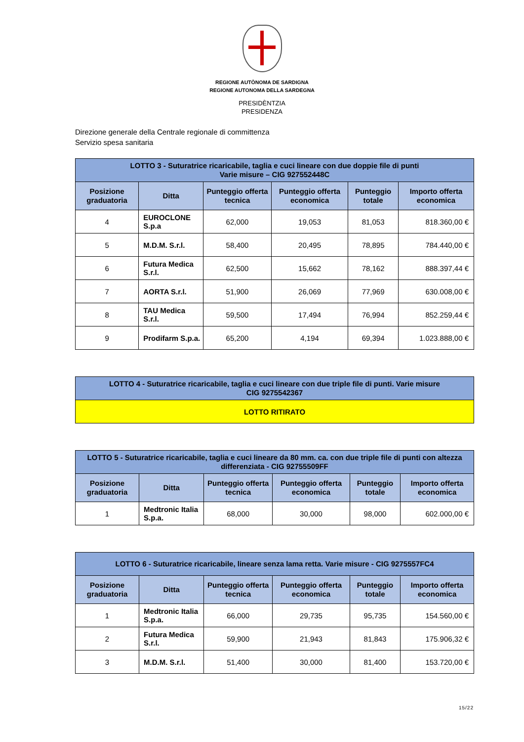REGIONE AUTÒNOMA DE SARDIGNA
REGIONE AUTONOMA DELLA SARDEGNA
PRESIDÈNTZIA
PRESIDENZA
Direzione generale della Centrale regionale di committenza
Servizio spesa sanitaria
| LOTTO 3 - Suturatrice ricaricabile, taglia e cuci lineare con due doppie file di punti Varie misure – CIG 927552448C | | | | | |
| --- | --- | --- | --- | --- | --- |
| Posizione graduatoria | Ditta | Punteggio offerta tecnica | Punteggio offerta economica | Punteggio totale | Importo offerta economica |
| 4 | EUROCLONE S.p.a | 62,000 | 19,053 | 81,053 | 818.360,00 € |
| 5 | M.D.M. S.r.l. | 58,400 | 20,495 | 78,895 | 784.440,00 € |
| 6 | Futura Medica S.r.l. | 62,500 | 15,662 | 78,162 | 888.397,44 € |
| 7 | AORTA S.r.l. | 51,900 | 26,069 | 77,969 | 630.008,00 € |
| 8 | TAU Medica S.r.l. | 59,500 | 17,494 | 76,994 | 852.259,44 € |
| 9 | Prodifarm S.p.a. | 65,200 | 4,194 | 69,394 | 1.023.888,00 € |
| LOTTO 4 - Suturatrice ricaricabile, taglia e cuci lineare con due triple file di punti. Varie misure CIG 9275542367 |
| --- |
| LOTTO RITIRATO |
| LOTTO 5 - Suturatrice ricaricabile, taglia e cuci lineare da 80 mm. ca. con due triple file di punti con altezza differenziata - CIG 92755509FF | | | | | |
| --- | --- | --- | --- | --- | --- |
| Posizione graduatoria | Ditta | Punteggio offerta tecnica | Punteggio offerta economica | Punteggio totale | Importo offerta economica |
| 1 | Medtronic Italia S.p.a. | 68,000 | 30,000 | 98,000 | 602.000,00 € |
| LOTTO 6 - Suturatrice ricaricabile, lineare senza lama retta. Varie misure - CIG 9275557FC4 | | | | | |
| --- | --- | --- | --- | --- | --- |
| Posizione graduatoria | Ditta | Punteggio offerta tecnica | Punteggio offerta economica | Punteggio totale | Importo offerta economica |
| 1 | Medtronic Italia S.p.a. | 66,000 | 29,735 | 95,735 | 154.560,00 € |
| 2 | Futura Medica S.r.l. | 59,900 | 21,943 | 81,843 | 175.906,32 € |
| 3 | M.D.M. S.r.l. | 51,400 | 30,000 | 81,400 | 153.720,00 € |
15/22